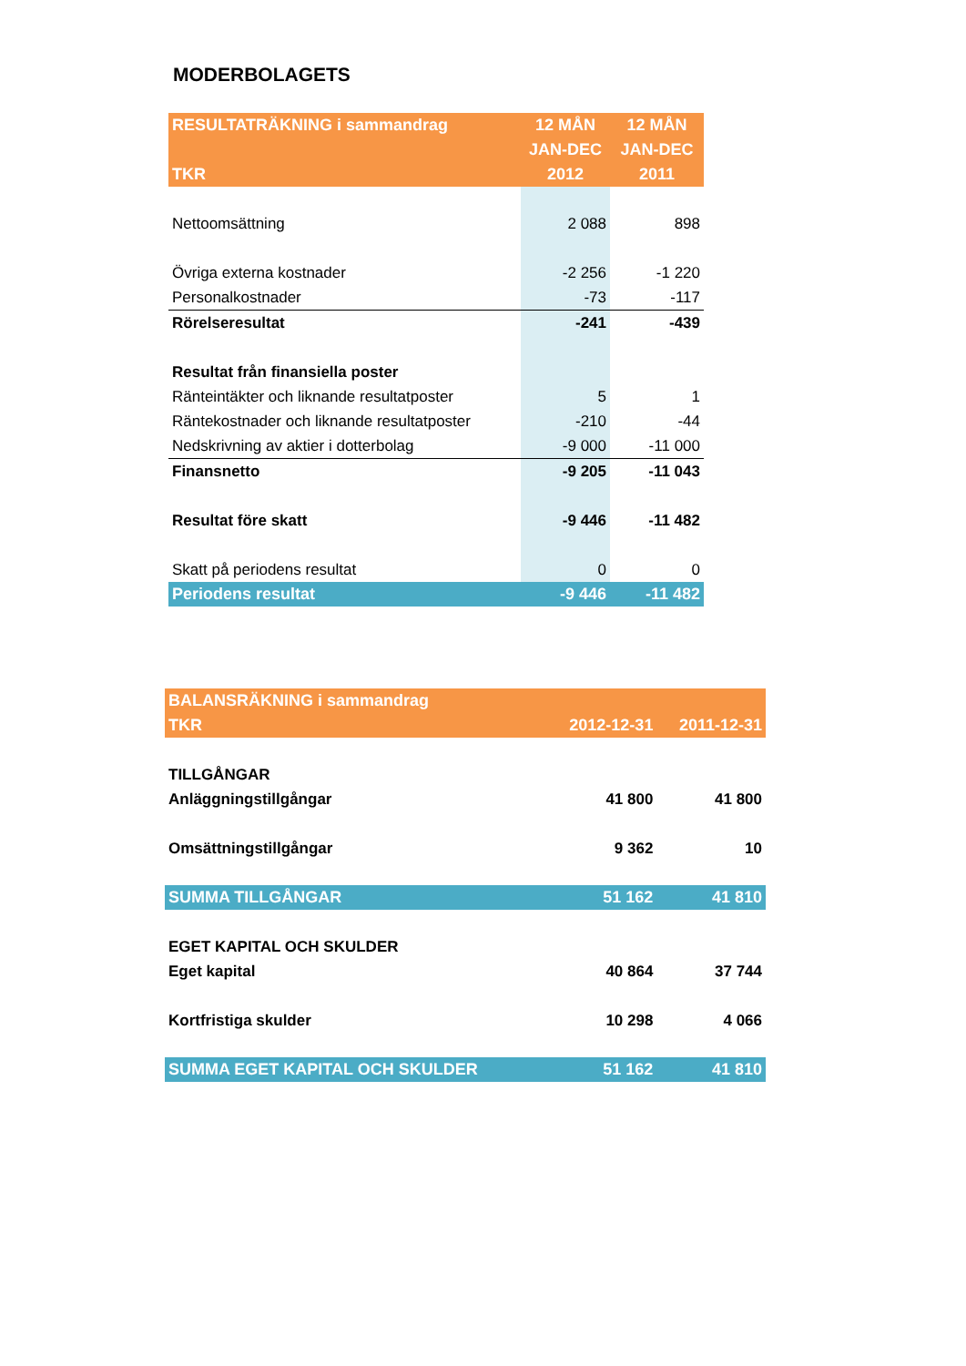MODERBOLAGETS
| RESULTATRÄKNING i sammandrag | 12 MÅN | 12 MÅN |
| --- | --- | --- |
| | JAN-DEC | JAN-DEC |
| TKR | 2012 | 2011 |
| Nettoomsättning | 2 088 | 898 |
| Övriga externa kostnader | -2 256 | -1 220 |
| Personalkostnader | -73 | -117 |
| Rörelseresultat | -241 | -439 |
| Resultat från finansiella poster | | |
| Ränteintäkter och liknande resultatposter | 5 | 1 |
| Räntekostnader och liknande resultatposter | -210 | -44 |
| Nedskrivning av aktier i dotterbolag | -9 000 | -11 000 |
| Finansnetto | -9 205 | -11 043 |
| Resultat före skatt | -9 446 | -11 482 |
| Skatt på periodens resultat | 0 | 0 |
| Periodens resultat | -9 446 | -11 482 |
| BALANSRÄKNING i sammandrag | | |
| --- | --- | --- |
| TKR | 2012-12-31 | 2011-12-31 |
| TILLGÅNGAR | | |
| Anläggningstillgångar | 41 800 | 41 800 |
| Omsättningstillgångar | 9 362 | 10 |
| SUMMA TILLGÅNGAR | 51 162 | 41 810 |
| EGET KAPITAL OCH SKULDER | | |
| Eget kapital | 40 864 | 37 744 |
| Kortfristiga skulder | 10 298 | 4 066 |
| SUMMA EGET KAPITAL OCH SKULDER | 51 162 | 41 810 |